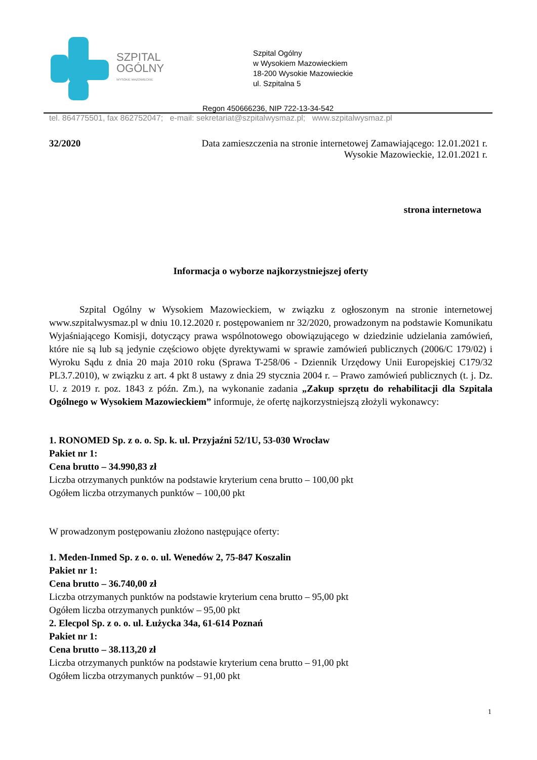SZPITAL
OGÓLNY
WYSOKIE MAZOWIECKIE
Szpital Ogólny
w Wysokiem Mazowieckiem
18-200 Wysokie Mazowieckie
ul. Szpitalna 5
Regon 450666236, NIP 722-13-34-542
tel. 864775501, fax 862752047; e-mail: sekretariat@szpitalwysmaz.pl; www.szpitalwysmaz.pl
32/2020 Data zamieszczenia na stronie internetowej Zamawiającego: 12.01.2021 r.
Wysokie Mazowieckie, 12.01.2021 r.
strona internetowa
Informacja o wyborze najkorzystniejszej oferty
Szpital Ogólny w Wysokiem Mazowieckiem, w związku z ogłoszonym na stronie internetowej www.szpitalwysmaz.pl w dniu 10.12.2020 r. postępowaniem nr 32/2020, prowadzonym na podstawie Komunikatu Wyjaśniającego Komisji, dotyczący prawa wspólnotowego obowiązującego w dziedzinie udzielania zamówień, które nie są lub są jedynie częściowo objęte dyrektywami w sprawie zamówień publicznych (2006/C 179/02) i Wyroku Sądu z dnia 20 maja 2010 roku (Sprawa T-258/06 - Dziennik Urzędowy Unii Europejskiej C179/32 PL3.7.2010), w związku z art. 4 pkt 8 ustawy z dnia 29 stycznia 2004 r. – Prawo zamówień publicznych (t. j. Dz. U. z 2019 r. poz. 1843 z późn. Zm.), na wykonanie zadania „Zakup sprzętu do rehabilitacji dla Szpitala Ogólnego w Wysokiem Mazowieckiem” informuje, że ofertę najkorzystniejszą złożyli wykonawcy:
1. RONOMED Sp. z o. o. Sp. k. ul. Przyjaźni 52/1U, 53-030 Wrocław
Pakiet nr 1:
Cena brutto – 34.990,83 zł
Liczba otrzymanych punktów na podstawie kryterium cena brutto – 100,00 pkt
Ogółem liczba otrzymanych punktów – 100,00 pkt
W prowadzonym postępowaniu złożono następujące oferty:
1. Meden-Inmed Sp. z o. o. ul. Wenedów 2, 75-847 Koszalin
Pakiet nr 1:
Cena brutto – 36.740,00 zł
Liczba otrzymanych punktów na podstawie kryterium cena brutto – 95,00 pkt
Ogółem liczba otrzymanych punktów – 95,00 pkt
2. Elecpol Sp. z o. o. ul. Łużycka 34a, 61-614 Poznań
Pakiet nr 1:
Cena brutto – 38.113,20 zł
Liczba otrzymanych punktów na podstawie kryterium cena brutto – 91,00 pkt
Ogółem liczba otrzymanych punktów – 91,00 pkt
1